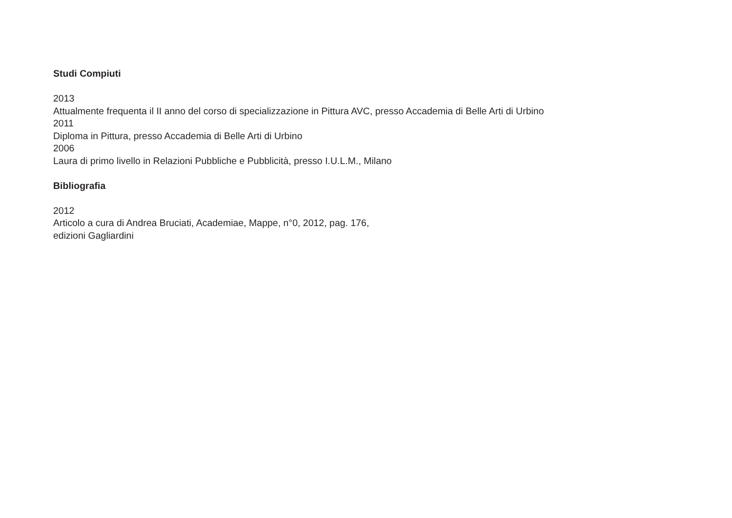Studi Compiuti
2013
Attualmente frequenta il II anno del corso di specializzazione in Pittura AVC, presso Accademia di Belle Arti di Urbino
2011
Diploma in Pittura, presso Accademia di Belle Arti di Urbino
2006
Laura di primo livello in Relazioni Pubbliche e Pubblicità, presso I.U.L.M., Milano
Bibliografia
2012
Articolo a cura di Andrea Bruciati, Academiae, Mappe, n°0, 2012, pag. 176,
edizioni Gagliardini